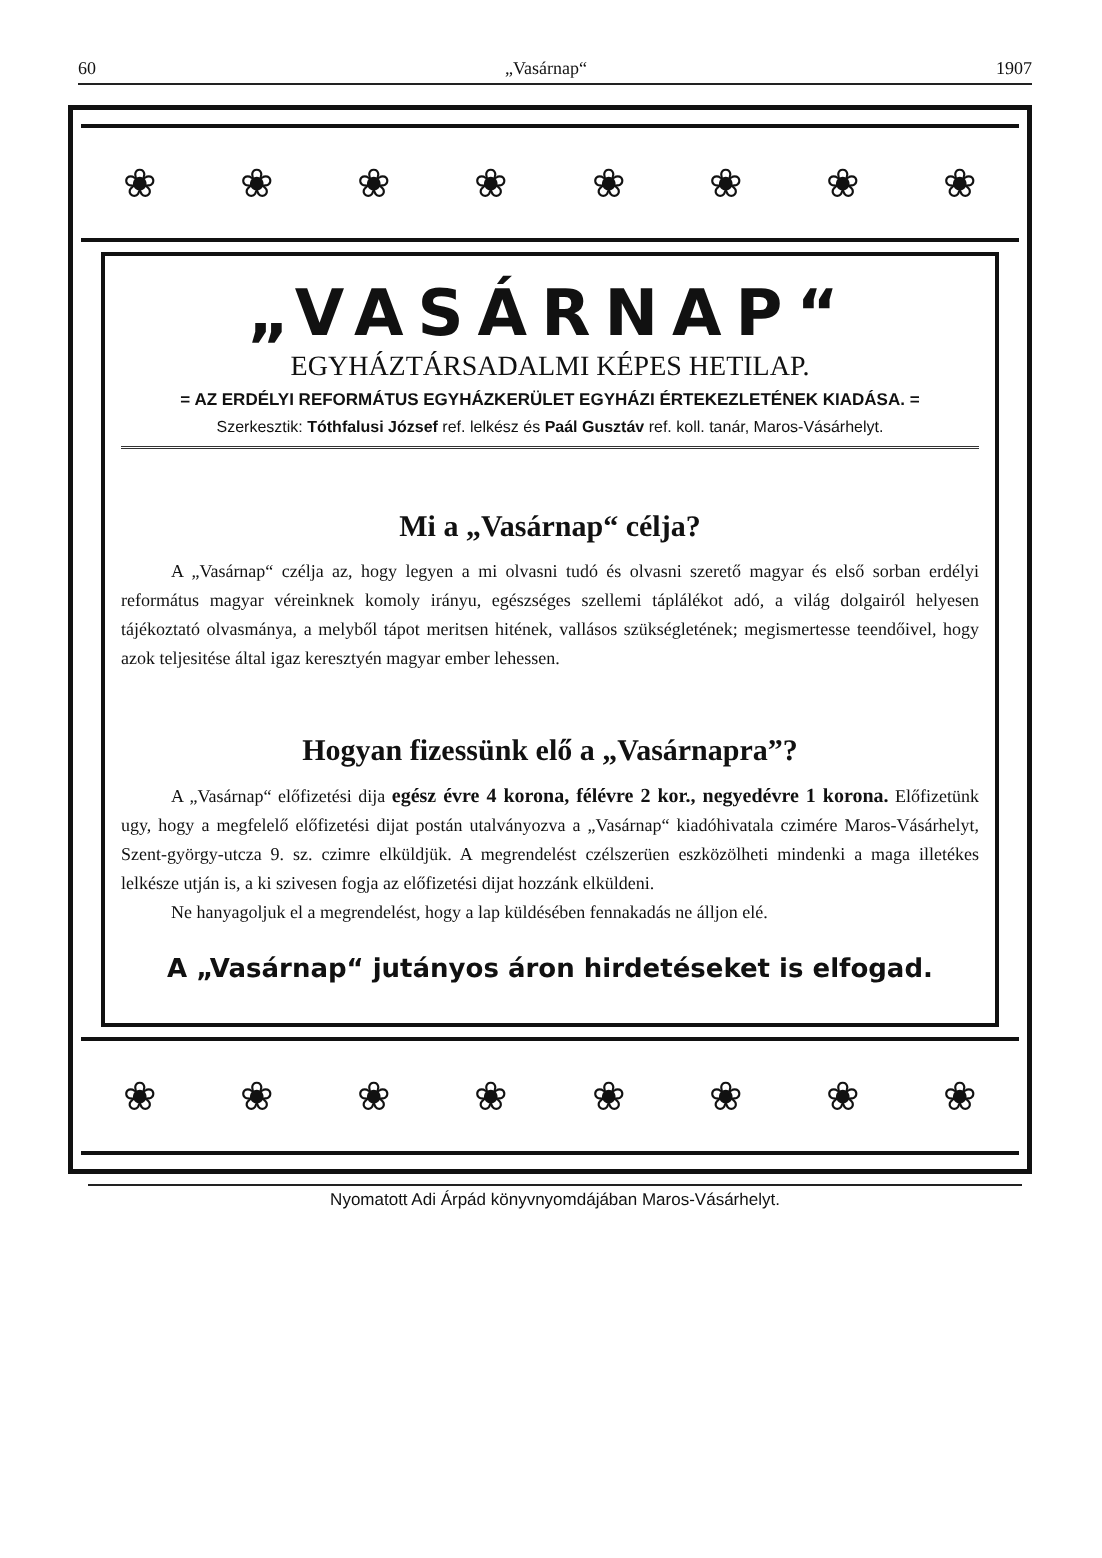60 „Vasárnap“1907
❀ ❀ ❀ ❀ ❀ ❀ ❀ ❀
„VASÁRNAP“
EGYHÁZTÁRSADALMI KÉPES HETILAP.
= AZ ERDÉLYI REFORMÁTUS EGYHÁZKERÜLET EGYHÁZI ÉRTEKEZLETÉNEK KIADÁSA. =
Szerkesztik: Tóthfalusi József ref. lelkész és Paál Gusztáv ref. koll. tanár, Maros-Vásárhelyt.
Mi a „Vasárnap“ célja?
A „Vasárnap“ czélja az, hogy legyen a mi olvasni tudó és olvasni szerető magyar és első sorban erdélyi református magyar véreinknek komoly irányu, egészséges szellemi táplálékot adó, a világ dolgairól helyesen tájékoztató olvasmánya, a melyből tápot meritsen hitének, vallásos szükségletének; megismertesse teendőivel, hogy azok teljesitése által igaz keresztyén magyar ember lehessen.
Hogyan fizessünk elő a „Vasárnapra”?
A „Vasárnap“ előfizetési dija egész évre 4 korona, félévre 2 kor., negyedévre 1 korona. Előfizetünk ugy, hogy a megfelelő előfizetési dijat postán utalványozva a „Vasárnap“ kiadóhivatala czimére Maros-Vásárhelyt, Szent-györgy-utcza 9. sz. czimre elküldjük. A megrendelést czélszerüen eszközölheti mindenki a maga illetékes lelkésze utján is, a ki szivesen fogja az előfizetési dijat hozzánk elküldeni.
Ne hanyagoljuk el a megrendelést, hogy a lap küldésében fennakadás ne álljon elé.
A „Vasárnap“ jutányos áron hirdetéseket is elfogad.
❀ ❀ ❀ ❀ ❀ ❀ ❀ ❀
Nyomatott Adi Árpád könyvnyomdájában Maros-Vásárhelyt.